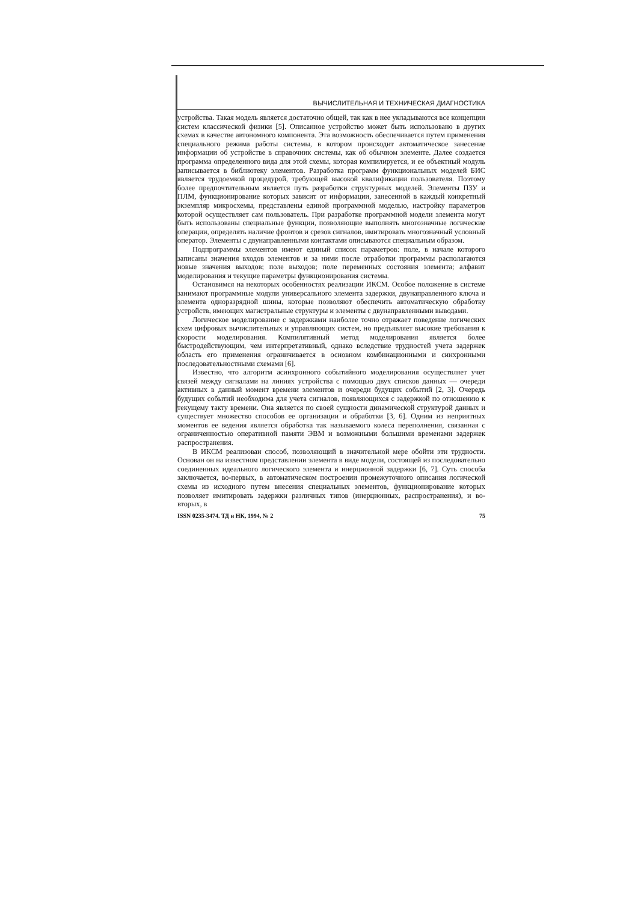ВЫЧИСЛИТЕЛЬНАЯ И ТЕХНИЧЕСКАЯ ДИАГНОСТИКА
устройства. Такая модель является достаточно общей, так как в нее укладываются все концепции систем классической физики [5]. Описанное устройство может быть использовано в других схемах в качестве автономного компонента. Эта возможность обеспечивается путем применения специального режима работы системы, в котором происходит автоматическое занесение информации об устройстве в справочник системы, как об обычном элементе. Далее создается программа определенного вида для этой схемы, которая компилируется, и ее объектный модуль записывается в библиотеку элементов. Разработка программ функциональных моделей БИС является трудоемкой процедурой, требующей высокой квалификации пользователя. Поэтому более предпочтительным является путь разработки структурных моделей. Элементы ПЗУ и ПЛМ, функционирование которых зависит от информации, занесенной в каждый конкретный экземпляр микросхемы, представлены единой программной моделью, настройку параметров которой осуществляет сам пользователь. При разработке программной модели элемента могут быть использованы специальные функции, позволяющие выполнять многозначные логические операции, определять наличие фронтов и срезов сигналов, имитировать многозначный условный оператор. Элементы с двунаправленными контактами описываются специальным образом.
Подпрограммы элементов имеют единый список параметров: поле, в начале которого записаны значения входов элементов и за ними после отработки программы располагаются новые значения выходов; поле выходов; поле переменных состояния элемента; алфавит моделирования и текущие параметры функционирования системы.
Остановимся на некоторых особенностях реализации ИКСМ. Особое положение в системе занимают программные модули универсального элемента задержки, двунаправленного ключа и элемента одноразрядной шины, которые позволяют обеспечить автоматическую обработку устройств, имеющих магистральные структуры и элементы с двунаправленными выводами.
Логическое моделирование с задержками наиболее точно отражает поведение логических схем цифровых вычислительных и управляющих систем, но предъявляет высокие требования к скорости моделирования. Компилятивный метод моделирования является более быстродействующим, чем интерпретативный, однако вследствие трудностей учета задержек область его применения ограничивается в основном комбинационными и синхронными последовательностными схемами [6].
Известно, что алгоритм асинхронного событийного моделирования осуществляет учет связей между сигналами на линиях устройства с помощью двух списков данных — очереди активных в данный момент времени элементов и очереди будущих событий [2, 3]. Очередь будущих событий необходима для учета сигналов, появляющихся с задержкой по отношению к текущему такту времени. Она является по своей сущности динамической структурой данных и существует множество способов ее организации и обработки [3, 6]. Одним из неприятных моментов ее ведения является обработка так называемого колеса переполнения, связанная с ограниченностью оперативной памяти ЭВМ и возможными большими временами задержек распространения.
В ИКСМ реализован способ, позволяющий в значительной мере обойти эти трудности. Основан он на известном представлении элемента в виде модели, состоящей из последовательно соединенных идеального логического элемента и инерционной задержки [6, 7]. Суть способа заключается, во-первых, в автоматическом построении промежуточного описания логической схемы из исходного путем внесения специальных элементов, функционирование которых позволяет имитировать задержки различных типов (инерционных, распространения), и во-вторых, в
ISSN 0235-3474. ТД и НК, 1994, № 2 75